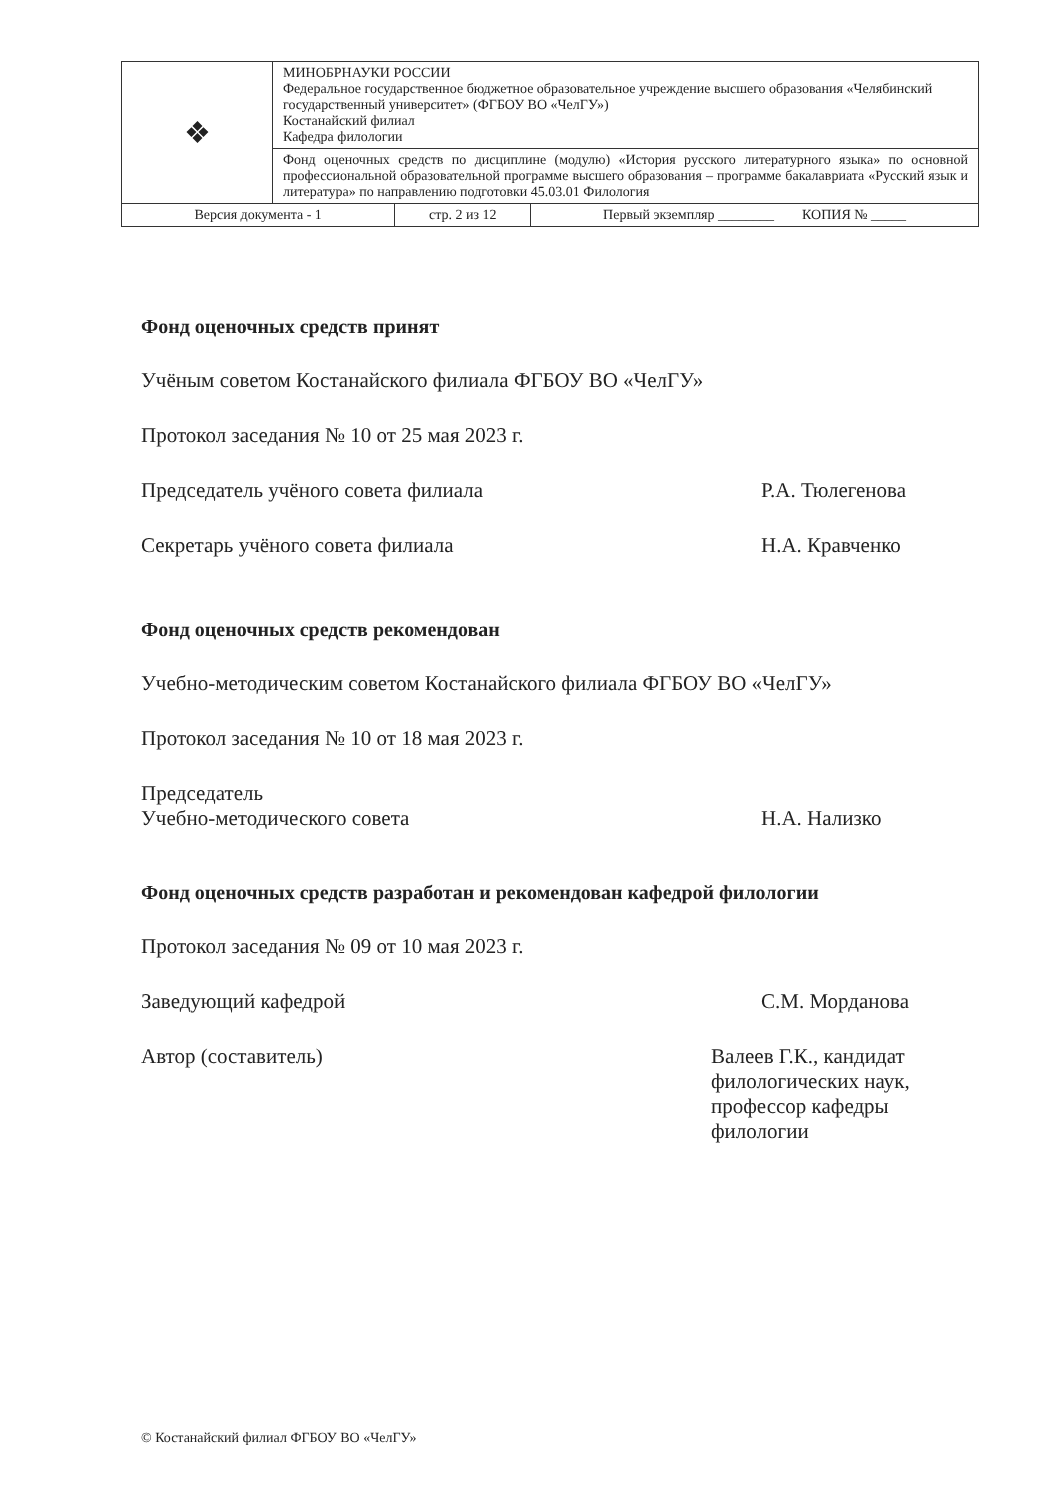| ❖ | МИНОБРНАУКИ РОССИИ Федеральное государственное бюджетное образовательное учреждение высшего образования «Челябинский государственный университет» (ФГБОУ ВО «ЧелГУ») Костанайский филиал Кафедра филологии | | |
| | Фонд оценочных средств по дисциплине (модулю) «История русского литературного языка» по основной профессиональной образовательной программе высшего образования – программе бакалавриата «Русский язык и литература» по направлению подготовки 45.03.01 Филология | | |
| Версия документа - 1 | | стр. 2 из 12 | Первый экземпляр ________ КОПИЯ № _____ |
Фонд оценочных средств принят
Учёным советом Костанайского филиала ФГБОУ ВО «ЧелГУ»
Протокол заседания № 10 от 25 мая 2023 г.
Председатель учёного совета филиала Р.А. Тюлегенова
Секретарь учёного совета филиала Н.А. Кравченко
Фонд оценочных средств рекомендован
Учебно-методическим советом Костанайского филиала ФГБОУ ВО «ЧелГУ»
Протокол заседания № 10 от 18 мая 2023 г.
Председатель
Учебно-методического совета
Н.А. Нализко
Фонд оценочных средств разработан и рекомендован кафедрой филологии
Протокол заседания № 09 от 10 мая 2023 г.
Заведующий кафедрой С.М. Морданова
Автор (составитель) Валеев Г.К., кандидат филологических наук, профессор кафедры филологии
© Костанайский филиал ФГБОУ ВО «ЧелГУ»